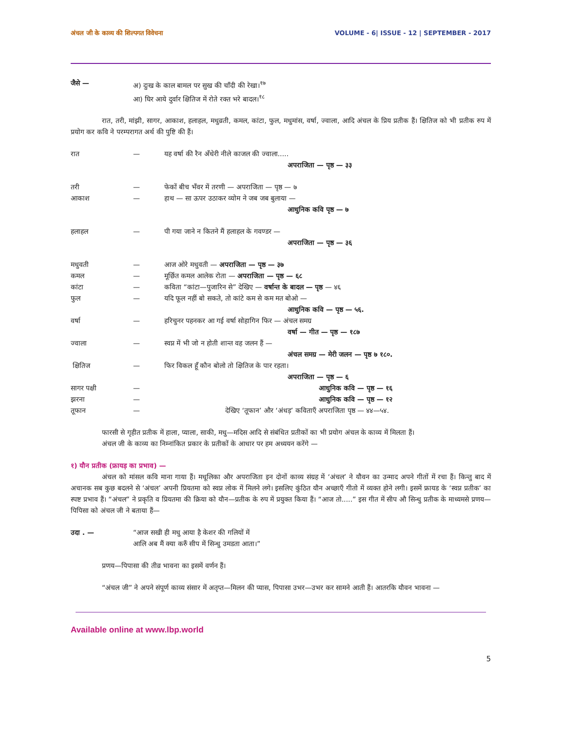अंचल जी के काव्य की शिल्पगत विवेचना VOLUME - 6| ISSUE - 12 | SEPTEMBER - 2017
जैसे — अ) दुःख के काल बामल पर सुख की चाँदी की रेखा।<sup>१७</sup>
आ) घिर आये दुर्वार क्षितिज में रोते रक्त भरे बादल।<sup>१८</sup>
रात, तरी, मांझी, सागर, आकाश, हलाहल, मधुव्रती, कमल, कांटा, फुल, मधुमांस, वर्षा, ज्वाला, आदि अंचल के प्रिय प्रतीक हैं। क्षितिज को भी प्रतीक रुप में प्रयोग कर कवि ने परम्परागत अर्थ की पुष्टि की हैं।
रात — यह वर्षा की रैन अँधेरी नीले काजल की ज्वाला.....
अपराजिता — पृष्ठ — ३३
तरी — फेकों बीच भँवर में तरणी — अपराजिता — पृष्ठ — ७
आकाश — हाथ — सा ऊपर उठाकर व्योम ने जब जब बुलाया —
आधुनिक कवि पृष्ठ — ७
हलाहल — पी गया जाने न कितने मैं हलाहल के गवण्डर —
अपराजिता — पृष्ठ — ३६
मधुवती — आज ओरे मधुवती — अपराजिता — पृष्ठ — ३७
कमल — मूर्छित कमल आलेक रोता — अपराजिता — पृष्ठ — ६८
कांटा — कविता “कांटा—पुजारिन से” देखिए — वर्षान्त के बादल — पृष्ठ — ४६
फुल — यदि फूल नहीं बो सकते, तो कांटे कम से कम मत बोओ —
आधुनिक कवि — पृष्ठ — ५६.
वर्षा — हरिचुनर पहनकर आ गई वर्षा सोहागिन फिर — अंचल समग्र
वर्षा — गीत — पृष्ठ — १८७
ज्वाला — स्वप्न में भी जो न होती शान्त वह जलन हैं —
अंचल समग्र — मेरी जलन — पृष्ठ ७ १८०.
क्षितिज — फिर विकल हूँ कौन बोलो तो क्षितिज के पार रहता।
अपराजिता — पृष्ठ — ६
सागर पक्षी — आधुनिक कवि — पृष्ठ — १६
झरना — आधुनिक कवि — पृष्ठ — १२
तूफान — देखिए ‘तूफान’ और ‘अंधड़’ कविताएँ अपराजिता पृष्ठ — ४४—५४.
फारसी से गृहीत प्रतीक में हाला, प्याला, साकी, मधु—मदिस आदि से संबंधित प्रतीकों का भी प्रयोग अंचल के काव्य में मिलता हैं।
अंचल जी के काव्य का निम्नांकित प्रकार के प्रतीकों के आधार पर हम अध्ययन करेंगे —
१) यौन प्रतीक (फ्रायड़ का प्रभाव) —
अंचल को मांसल कवि माना गाया हैं। मधूलिका और अपराजिता इन दोनों काव्य संग्रह में ‘अंचल’ ने यौवन का उन्माद अपने गीतों में रचा हैं। किन्तु बाद में अचानक सब कुछ बदलने से ‘अंचल’ अपनी प्रियतमा को स्वप्न लोक में मिलने लगे। इसलिए कुंठित यौन अच्छाएँ गीतो में व्यक्त होने लगी। इसमें फ्रायड के ‘स्वप्न प्रतीक’ का स्पष्ट प्रभाव हैं। “अंचल” ने प्रकृति व प्रियतमा की क्रिया को यौन—प्रतीक के रुप में प्रयुक्त किया हैं। “आज तो.....” इस गीत में सीप औ सिन्धु प्रतीक के माध्यमसे प्रणय—पिपिसा को अंचल जी ने बताया हैं—
उदा . — “आज सखी ही मधु आया है केशर की गलियों में
आलि अब मैं क्या करुँ सीप में सिन्धु उमडता आता।”
प्रणय—पिपासा की तीव्र भावना का इसमें वर्णन हैं।
“अंचल जी” ने अपने संपूर्ण काव्य संसार में अतृप्त—मिलन की प्यास, पिपासा उभर—उभर कर सामने आती हैं। आतरकि यौवन भावना —
Available online at www.lbp.world
5